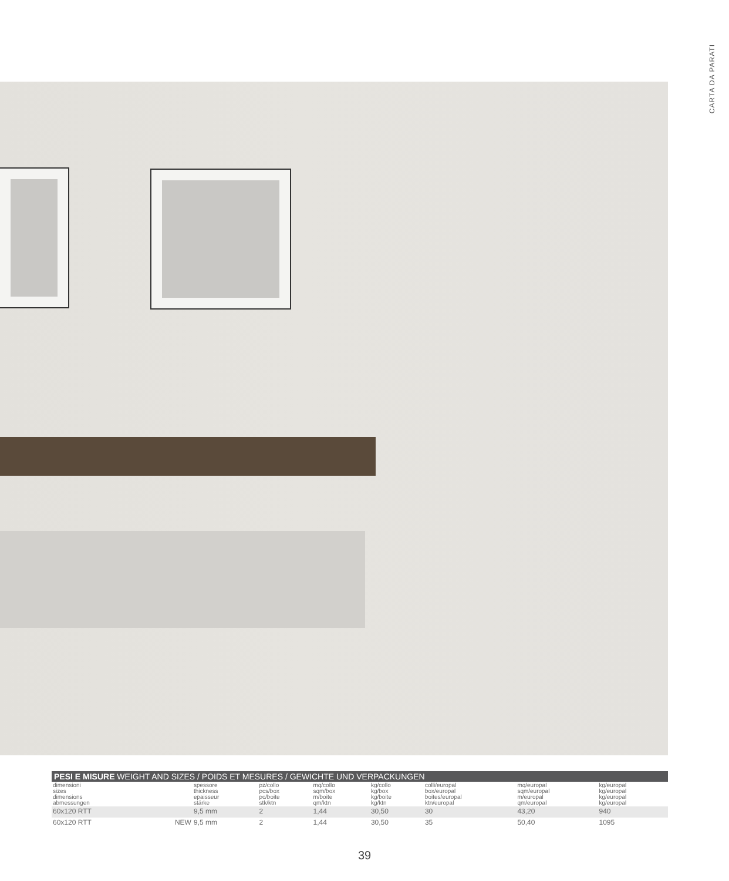CARTA DA PARATI
PESI E MISURE WEIGHT AND SIZES / POIDS ET MESURES / GEWICHTE UND VERPACKUNGEN
| dimensioni sizes dimensions abmessungen | | spessore thickness epaisseur stärke | pz/collo pcs/box pc/boite stk/ktn | mq/collo sqm/box m/boite qm/ktn | kg/collo kg/box kg/boite kg/ktn | colli/europal box/europal boites/europal ktn/europal | mq/europal sqm/europal m/europal qm/europal | kg/europal kg/europal kg/europal kg/europal |
| 60x120 RTT | | 9,5 mm | 2 | 1,44 | 30,50 | 30 | 43,20 | 940 |
| 60x120 RTT | NEW | 9,5 mm | 2 | 1,44 | 30,50 | 35 | 50,40 | 1095 |
39